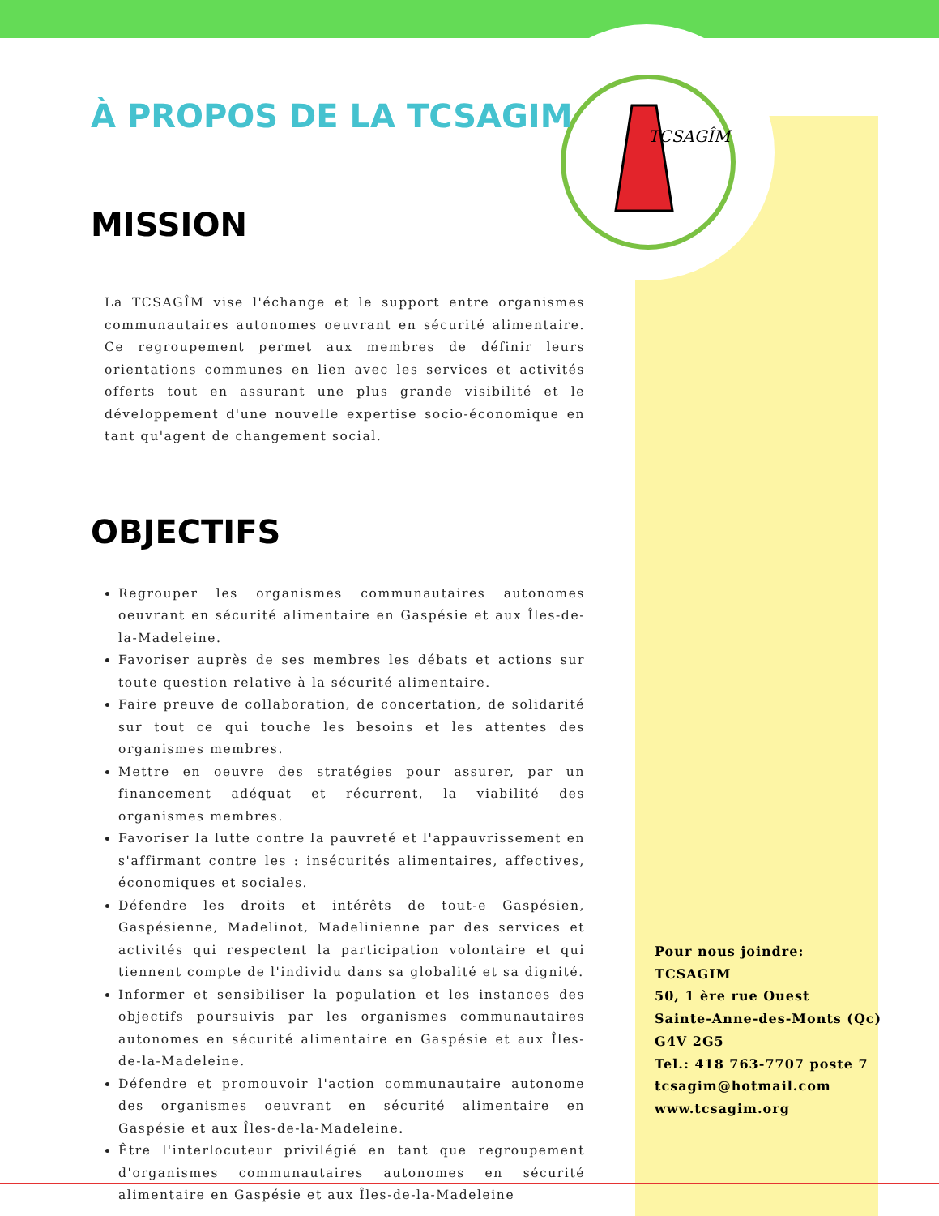TCSAGÎM
À PROPOS DE LA TCSAGIM
MISSION
La TCSAGÎM vise l'échange et le support entre organismes communautaires autonomes oeuvrant en sécurité alimentaire. Ce regroupement permet aux membres de définir leurs orientations communes en lien avec les services et activités offerts tout en assurant une plus grande visibilité et le développement d'une nouvelle expertise socio-économique en tant qu'agent de changement social.
OBJECTIFS
Regrouper les organismes communautaires autonomes oeuvrant en sécurité alimentaire en Gaspésie et aux Îles-de-la-Madeleine.
Favoriser auprès de ses membres les débats et actions sur toute question relative à la sécurité alimentaire.
Faire preuve de collaboration, de concertation, de solidarité sur tout ce qui touche les besoins et les attentes des organismes membres.
Mettre en oeuvre des stratégies pour assurer, par un financement adéquat et récurrent, la viabilité des organismes membres.
Favoriser la lutte contre la pauvreté et l'appauvrissement en s'affirmant contre les : insécurités alimentaires, affectives, économiques et sociales.
Défendre les droits et intérêts de tout-e Gaspésien, Gaspésienne, Madelinot, Madelinienne par des services et activités qui respectent la participation volontaire et qui tiennent compte de l'individu dans sa globalité et sa dignité.
Informer et sensibiliser la population et les instances des objectifs poursuivis par les organismes communautaires autonomes en sécurité alimentaire en Gaspésie et aux Îles-de-la-Madeleine.
Défendre et promouvoir l'action communautaire autonome des organismes oeuvrant en sécurité alimentaire en Gaspésie et aux Îles-de-la-Madeleine.
Être l'interlocuteur privilégié en tant que regroupement d'organismes communautaires autonomes en sécurité alimentaire en Gaspésie et aux Îles-de-la-Madeleine
Pour nous joindre:
TCSAGIM
50, 1 ère rue Ouest
Sainte-Anne-des-Monts (Qc)
G4V 2G5
Tel.: 418 763-7707 poste 7
tcsagim@hotmail.com
www.tcsagim.org